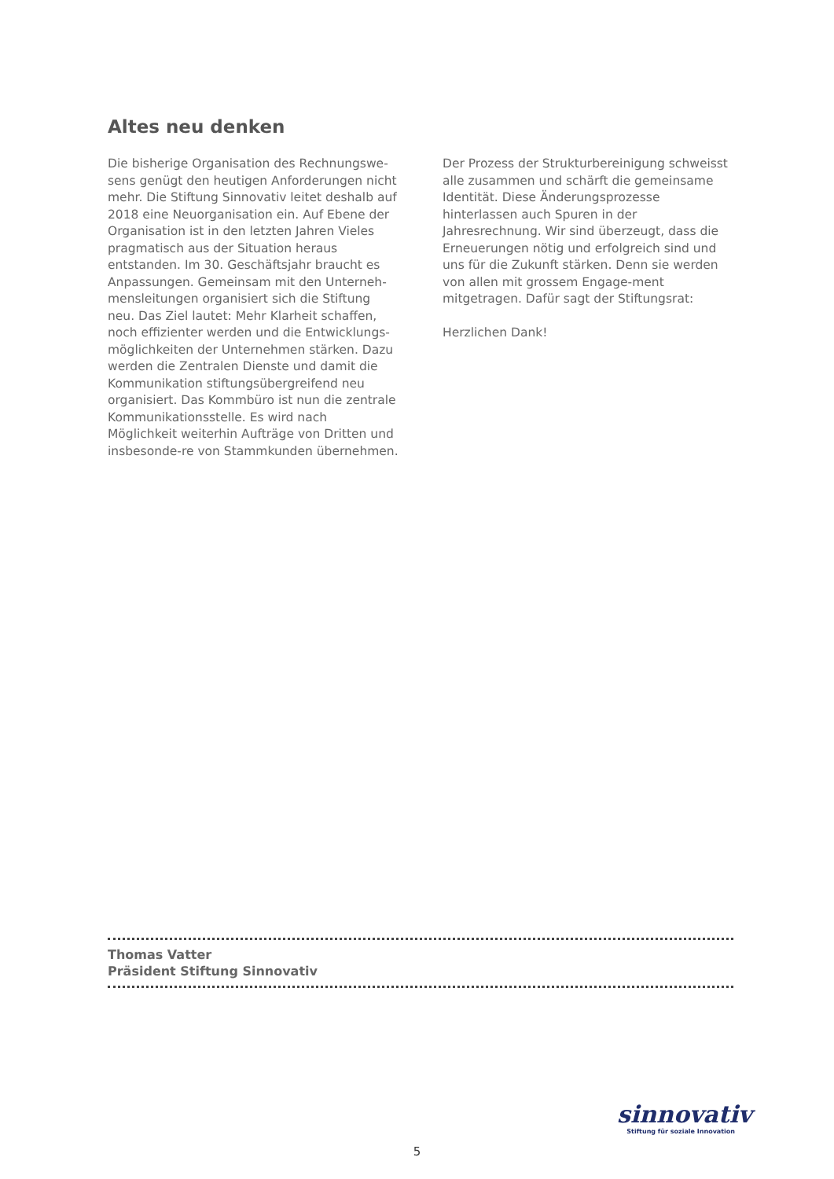Altes neu denken
Die bisherige Organisation des Rechnungswe-sens genügt den heutigen Anforderungen nicht mehr. Die Stiftung Sinnovativ leitet deshalb auf 2018 eine Neuorganisation ein. Auf Ebene der Organisation ist in den letzten Jahren Vieles pragmatisch aus der Situation heraus entstanden. Im 30. Geschäftsjahr braucht es Anpassungen. Gemeinsam mit den Unterneh-mensleitungen organisiert sich die Stiftung neu. Das Ziel lautet: Mehr Klarheit schaffen, noch effizienter werden und die Entwicklungs-möglichkeiten der Unternehmen stärken. Dazu werden die Zentralen Dienste und damit die Kommunikation stiftungsübergreifend neu organisiert. Das Kommbüro ist nun die zentrale Kommunikationsstelle. Es wird nach Möglichkeit weiterhin Aufträge von Dritten und insbesonde-re von Stammkunden übernehmen.
Der Prozess der Strukturbereinigung schweisst alle zusammen und schärft die gemeinsame Identität. Diese Änderungsprozesse hinterlassen auch Spuren in der Jahresrechnung. Wir sind überzeugt, dass die Erneuerungen nötig und erfolgreich sind und uns für die Zukunft stärken. Denn sie werden von allen mit grossem Engage-ment mitgetragen. Dafür sagt der Stiftungsrat:
Herzlichen Dank!
Thomas Vatter
Präsident Stiftung Sinnovativ
sinnovativ
Stiftung für soziale Innovation
5